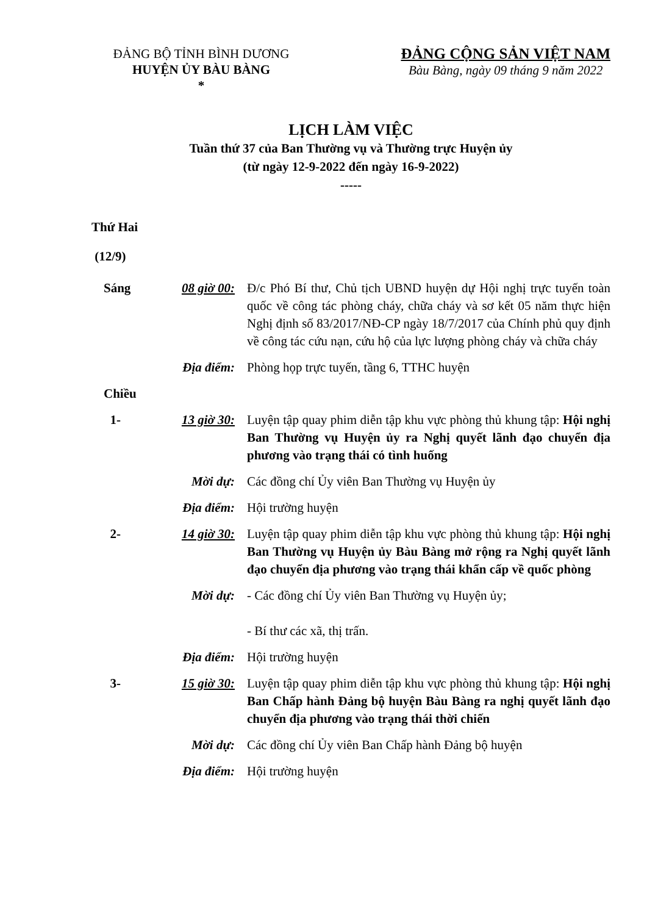ĐẢNG BỘ TỈNH BÌNH DƯƠNG
HUYỆN ỦY BÀU BÀNG
*
ĐẢNG CỘNG SẢN VIỆT NAM
Bàu Bàng, ngày 09 tháng 9 năm 2022
LỊCH LÀM VIỆC
Tuần thứ 37 của Ban Thường vụ và Thường trực Huyện ủy
(từ ngày 12-9-2022 đến ngày 16-9-2022)
-----
Thứ Hai
(12/9)
Sáng 08 giờ 00: Đ/c Phó Bí thư, Chủ tịch UBND huyện dự Hội nghị trực tuyến toàn quốc về công tác phòng cháy, chữa cháy và sơ kết 05 năm thực hiện Nghị định số 83/2017/NĐ-CP ngày 18/7/2017 của Chính phủ quy định về công tác cứu nạn, cứu hộ của lực lượng phòng cháy và chữa cháy
Địa điểm: Phòng họp trực tuyến, tầng 6, TTHC huyện
Chiều
1- 13 giờ 30: Luyện tập quay phim diễn tập khu vực phòng thủ khung tập: Hội nghị Ban Thường vụ Huyện ủy ra Nghị quyết lãnh đạo chuyển địa phương vào trạng thái có tình huống
Mời dự: Các đồng chí Ủy viên Ban Thường vụ Huyện ủy
Địa điểm: Hội trường huyện
2- 14 giờ 30: Luyện tập quay phim diễn tập khu vực phòng thủ khung tập: Hội nghị Ban Thường vụ Huyện ủy Bàu Bàng mở rộng ra Nghị quyết lãnh đạo chuyển địa phương vào trạng thái khẩn cấp về quốc phòng
Mời dự: - Các đồng chí Ủy viên Ban Thường vụ Huyện ủy;
- Bí thư các xã, thị trấn.
Địa điểm: Hội trường huyện
3- 15 giờ 30: Luyện tập quay phim diễn tập khu vực phòng thủ khung tập: Hội nghị Ban Chấp hành Đảng bộ huyện Bàu Bàng ra nghị quyết lãnh đạo chuyển địa phương vào trạng thái thời chiến
Mời dự: Các đồng chí Ủy viên Ban Chấp hành Đảng bộ huyện
Địa điểm: Hội trường huyện